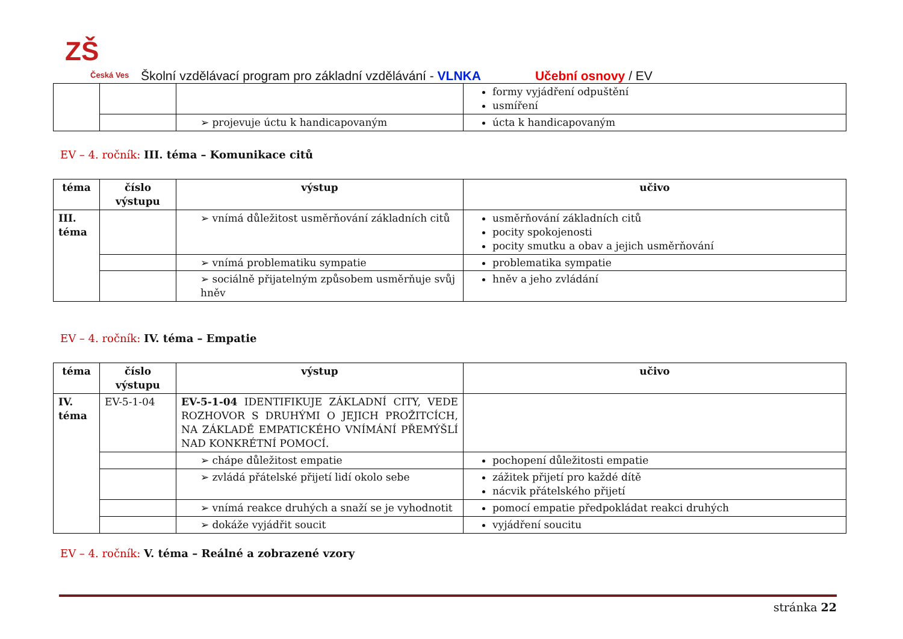ZŠ
Česká Ves
Školní vzdělávací program pro základní vzdělávání - VLNKA
Učební osnovy / EV
| | | | formy vyjádření odpuštění usmíření |
| | | ➢ projevuje úctu k handicapovaným | úcta k handicapovaným |
EV – 4. ročník: III. téma – Komunikace citů
| téma | číslo výstupu | výstup | učivo |
| --- | --- | --- | --- |
| III. téma | | ➢ vnímá důležitost usměrňování základních citů | usměrňování základních citů pocity spokojenosti pocity smutku a obav a jejich usměrňování |
| | | ➢ vnímá problematiku sympatie | problematika sympatie |
| | | ➢ sociálně přijatelným způsobem usměrňuje svůj hněv | hněv a jeho zvládání |
EV – 4. ročník: IV. téma – Empatie
| téma | číslo výstupu | výstup | učivo |
| --- | --- | --- | --- |
| IV. téma | EV-5-1-04 | EV-5-1-04 IDENTIFIKUJE ZÁKLADNÍ CITY, VEDE ROZHOVOR S DRUHÝMI O JEJICH PROŽITCÍCH, NA ZÁKLADĚ EMPATICKÉHO VNÍMÁNÍ PŘEMÝŠLÍ NAD KONKRÉTNÍ POMOCÍ. | |
| | | ➢ chápe důležitost empatie | pochopení důležitosti empatie |
| | | ➢ zvládá přátelské přijetí lidí okolo sebe | zážitek přijetí pro každé dítě nácvik přátelského přijetí |
| | | ➢ vnímá reakce druhých a snaží se je vyhodnotit | pomocí empatie předpokládat reakci druhých |
| | | ➢ dokáže vyjádřit soucit | vyjádření soucitu |
EV – 4. ročník: V. téma – Reálné a zobrazené vzory
stránka 22